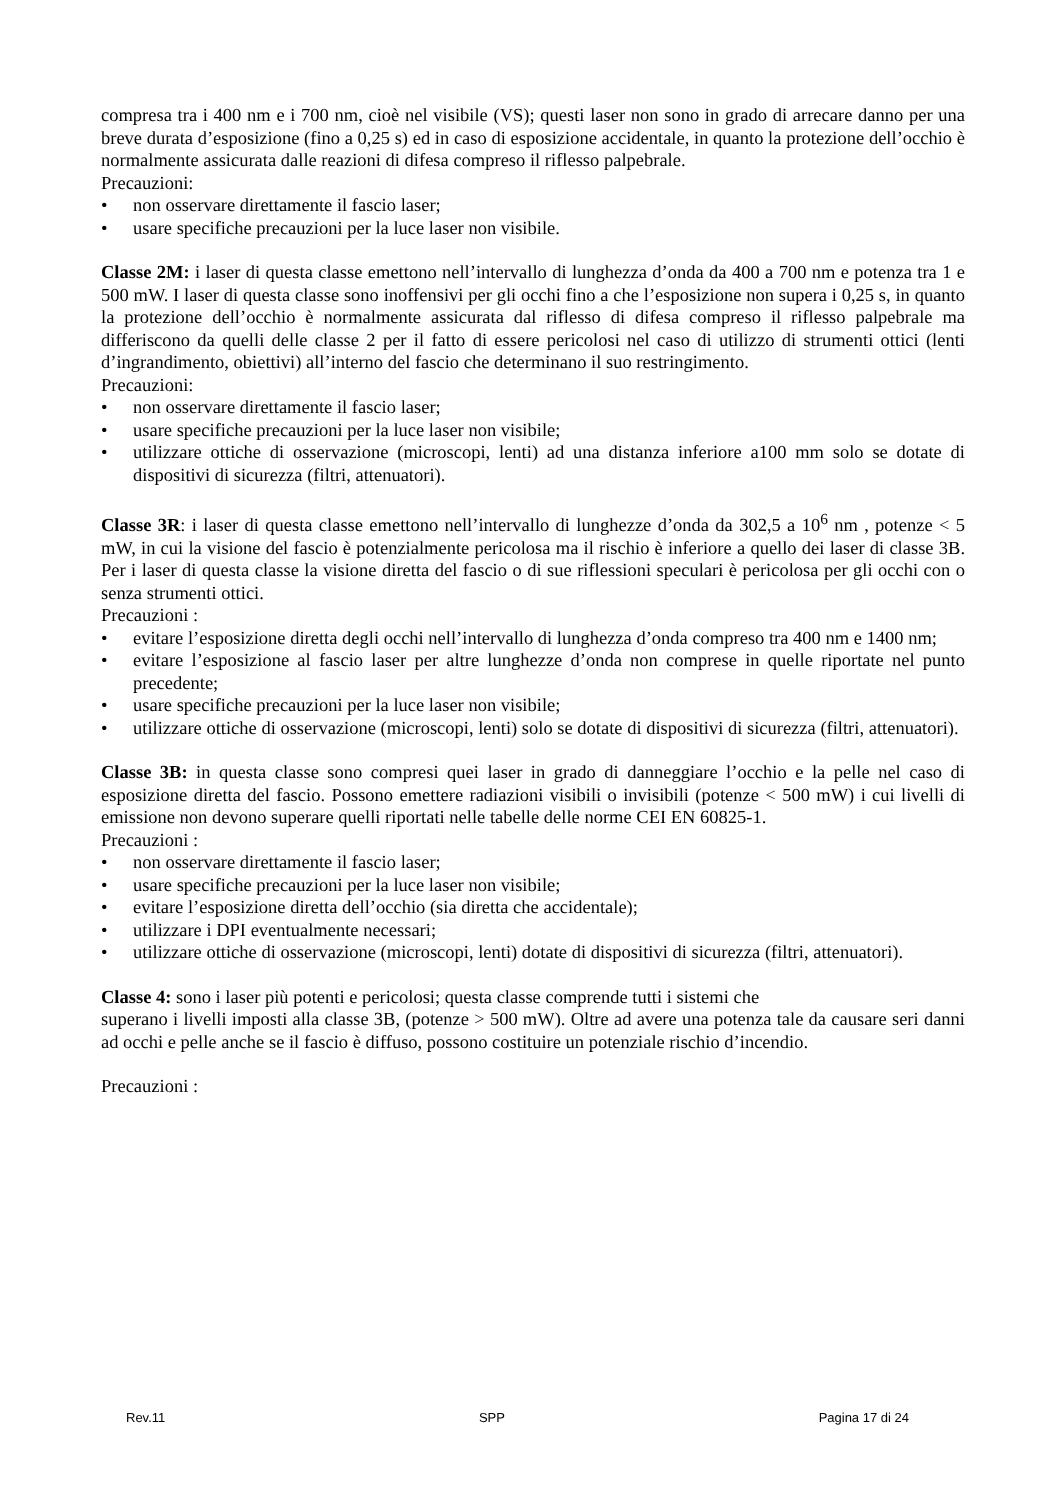compresa tra i 400 nm e i 700 nm, cioè nel visibile (VS); questi laser non sono in grado di arrecare danno per una breve durata d’esposizione (fino a 0,25 s) ed in caso di esposizione accidentale, in quanto la protezione dell’occhio è normalmente assicurata dalle reazioni di difesa compreso il riflesso palpebrale.
Precauzioni:
• non osservare direttamente il fascio laser;
• usare specifiche precauzioni per la luce laser non visibile.
Classe 2M: i laser di questa classe emettono nell’intervallo di lunghezza d’onda da 400 a 700 nm e potenza tra 1 e 500 mW. I laser di questa classe sono inoffensivi per gli occhi fino a che l’esposizione non supera i 0,25 s, in quanto la protezione dell’occhio è normalmente assicurata dal riflesso di difesa compreso il riflesso palpebrale ma differiscono da quelli delle classe 2 per il fatto di essere pericolosi nel caso di utilizzo di strumenti ottici (lenti d’ingrandimento, obiettivi) all’interno del fascio che determinano il suo restringimento.
Precauzioni:
• non osservare direttamente il fascio laser;
• usare specifiche precauzioni per la luce laser non visibile;
• utilizzare ottiche di osservazione (microscopi, lenti) ad una distanza inferiore a100 mm solo se dotate di dispositivi di sicurezza (filtri, attenuatori).
Classe 3R: i laser di questa classe emettono nell’intervallo di lunghezze d’onda da 302,5 a 10<sup>6</sup> nm , potenze < 5 mW, in cui la visione del fascio è potenzialmente pericolosa ma il rischio è inferiore a quello dei laser di classe 3B. Per i laser di questa classe la visione diretta del fascio o di sue riflessioni speculari è pericolosa per gli occhi con o senza strumenti ottici.
Precauzioni :
• evitare l’esposizione diretta degli occhi nell’intervallo di lunghezza d’onda compreso tra 400 nm e 1400 nm;
• evitare l’esposizione al fascio laser per altre lunghezze d’onda non comprese in quelle riportate nel punto precedente;
• usare specifiche precauzioni per la luce laser non visibile;
• utilizzare ottiche di osservazione (microscopi, lenti) solo se dotate di dispositivi di sicurezza (filtri, attenuatori).
Classe 3B: in questa classe sono compresi quei laser in grado di danneggiare l’occhio e la pelle nel caso di esposizione diretta del fascio. Possono emettere radiazioni visibili o invisibili (potenze < 500 mW) i cui livelli di emissione non devono superare quelli riportati nelle tabelle delle norme CEI EN 60825-1.
Precauzioni :
• non osservare direttamente il fascio laser;
• usare specifiche precauzioni per la luce laser non visibile;
• evitare l’esposizione diretta dell’occhio (sia diretta che accidentale);
• utilizzare i DPI eventualmente necessari;
• utilizzare ottiche di osservazione (microscopi, lenti) dotate di dispositivi di sicurezza (filtri, attenuatori).
Classe 4: sono i laser più potenti e pericolosi; questa classe comprende tutti i sistemi che
superano i livelli imposti alla classe 3B, (potenze > 500 mW). Oltre ad avere una potenza tale da causare seri danni ad occhi e pelle anche se il fascio è diffuso, possono costituire un potenziale rischio d’incendio.
Precauzioni :
Rev.11 SPP Pagina 17 di 24